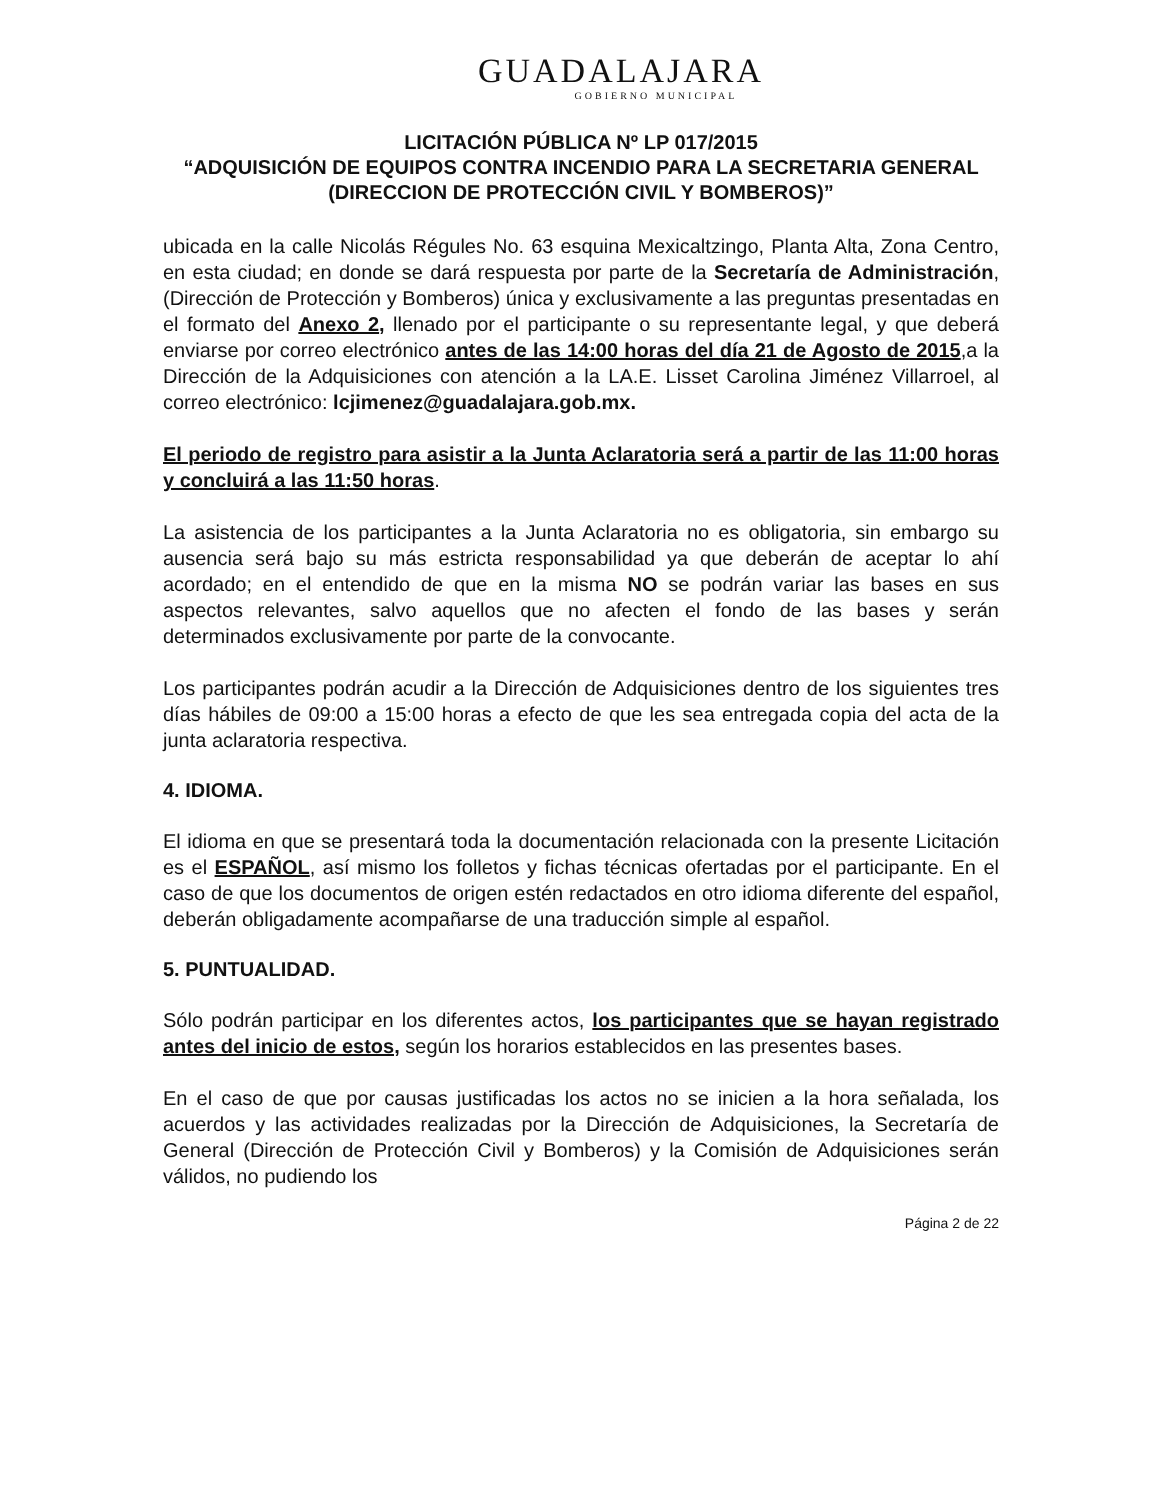GUADALAJARA
GOBIERNO MUNICIPAL
LICITACIÓN PÚBLICA Nº LP 017/2015
“ADQUISICIÓN DE EQUIPOS CONTRA INCENDIO PARA LA SECRETARIA GENERAL (DIRECCION DE PROTECCIÓN CIVIL Y BOMBEROS)”
ubicada en la calle Nicolás Régules No. 63 esquina Mexicaltzingo, Planta Alta, Zona Centro, en esta ciudad; en donde se dará respuesta por parte de la Secretaría de Administración, (Dirección de Protección y Bomberos) única y exclusivamente a las preguntas presentadas en el formato del Anexo 2, llenado por el participante o su representante legal, y que deberá enviarse por correo electrónico antes de las 14:00 horas del día 21 de Agosto de 2015,a la Dirección de la Adquisiciones con atención a la LA.E. Lisset Carolina Jiménez Villarroel, al correo electrónico: lcjimenez@guadalajara.gob.mx.
El periodo de registro para asistir a la Junta Aclaratoria será a partir de las 11:00 horas y concluirá a las 11:50 horas.
La asistencia de los participantes a la Junta Aclaratoria no es obligatoria, sin embargo su ausencia será bajo su más estricta responsabilidad ya que deberán de aceptar lo ahí acordado; en el entendido de que en la misma NO se podrán variar las bases en sus aspectos relevantes, salvo aquellos que no afecten el fondo de las bases y serán determinados exclusivamente por parte de la convocante.
Los participantes podrán acudir a la Dirección de Adquisiciones dentro de los siguientes tres días hábiles de 09:00 a 15:00 horas a efecto de que les sea entregada copia del acta de la junta aclaratoria respectiva.
4. IDIOMA.
El idioma en que se presentará toda la documentación relacionada con la presente Licitación es el ESPAÑOL, así mismo los folletos y fichas técnicas ofertadas por el participante. En el caso de que los documentos de origen estén redactados en otro idioma diferente del español, deberán obligadamente acompañarse de una traducción simple al español.
5. PUNTUALIDAD.
Sólo podrán participar en los diferentes actos, los participantes que se hayan registrado antes del inicio de estos, según los horarios establecidos en las presentes bases.
En el caso de que por causas justificadas los actos no se inicien a la hora señalada, los acuerdos y las actividades realizadas por la Dirección de Adquisiciones, la Secretaría de General (Dirección de Protección Civil y Bomberos) y la Comisión de Adquisiciones serán válidos, no pudiendo los
Página 2 de 22